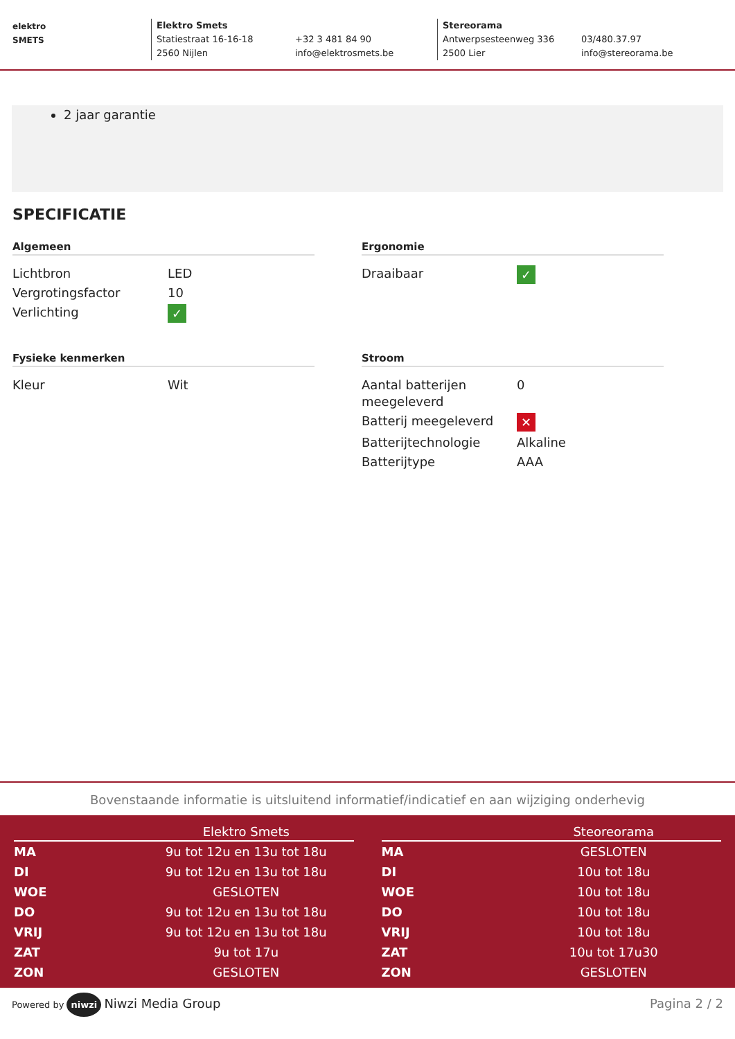elektro
SMETS
Elektro Smets
Statiestraat 16-16-18
2560 Nijlen
+32 3 481 84 90
info@elektrosmets.be
Stereorama
Antwerpsesteenweg 336
2500 Lier
03/480.37.97
info@stereorama.be
2 jaar garantie
SPECIFICATIE
Algemeen
| Lichtbron | LED |
| Vergrotingsfactor | 10 |
| Verlichting | ✓ |
Ergonomie
| Draaibaar | ✓ |
Fysieke kenmerken
| Kleur | Wit |
Stroom
| Aantal batterijen meegeleverd | 0 |
| Batterij meegeleverd | ✕ |
| Batterijtechnologie | Alkaline |
| Batterijtype | AAA |
Bovenstaande informatie is uitsluitend informatief/indicatief en aan wijziging onderhevig
| | Elektro Smets |
| --- | --- |
| MA | 9u tot 12u en 13u tot 18u |
| DI | 9u tot 12u en 13u tot 18u |
| WOE | GESLOTEN |
| DO | 9u tot 12u en 13u tot 18u |
| VRIJ | 9u tot 12u en 13u tot 18u |
| ZAT | 9u tot 17u |
| ZON | GESLOTEN |
| | Steoreorama |
| --- | --- |
| MA | GESLOTEN |
| DI | 10u tot 18u |
| WOE | 10u tot 18u |
| DO | 10u tot 18u |
| VRIJ | 10u tot 18u |
| ZAT | 10u tot 17u30 |
| ZON | GESLOTEN |
Powered by niwzi Niwzi Media Group Pagina 2 / 2